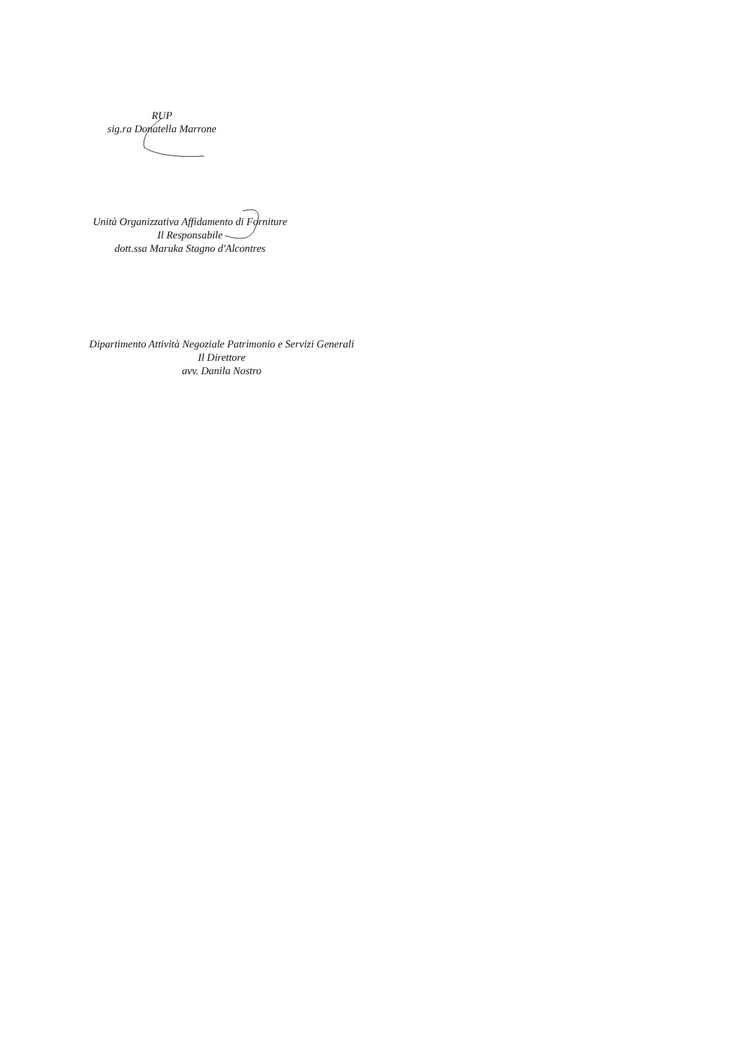RUP
sig.ra Donatella Marrone
Unità Organizzativa Affidamento di Forniture
Il Responsabile
dott.ssa Maruka Stagno d'Alcontres
Dipartimento Attività Negoziale Patrimonio e Servizi Generali
Il Direttore
avv. Danila Nostro